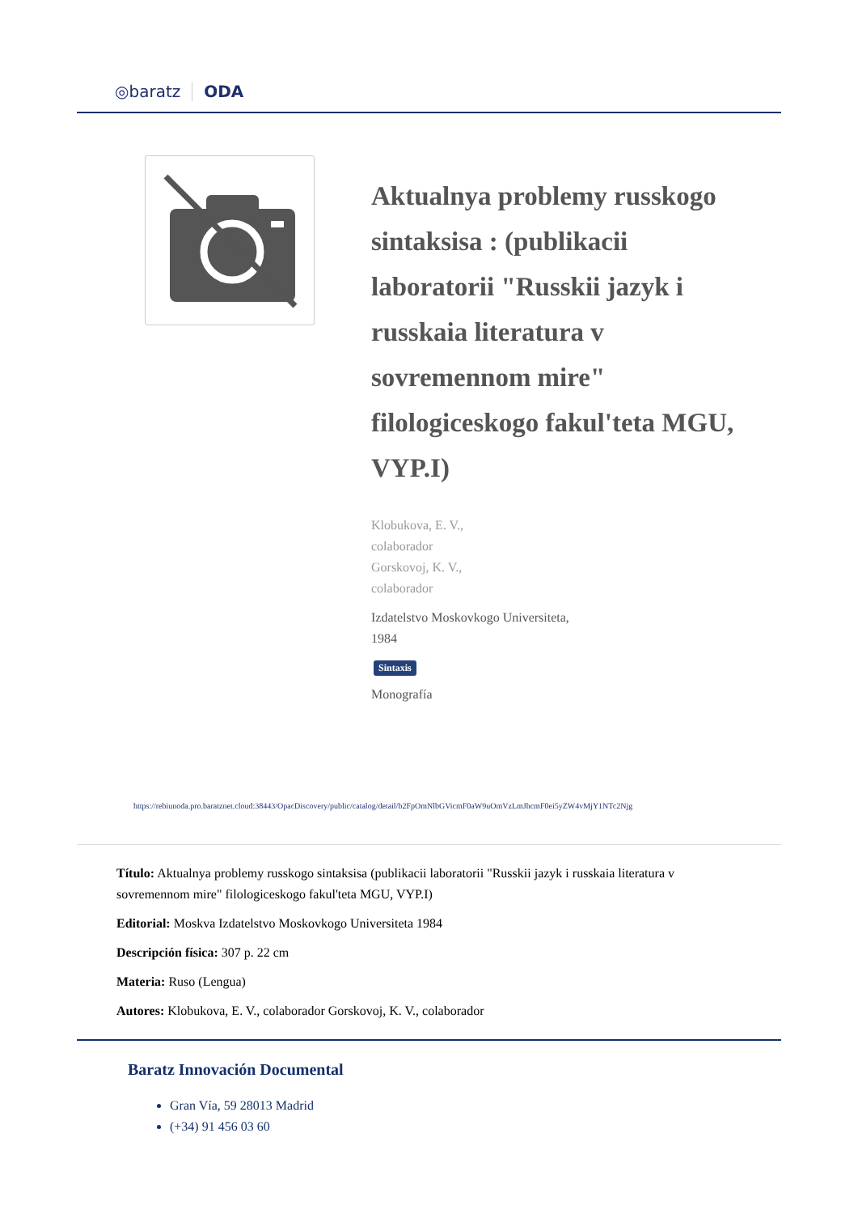◎baratz ODA
Aktualnya problemy russkogo sintaksisa : (publikacii laboratorii "Russkii jazyk i russkaia literatura v sovremennom mire" filologiceskogo fakul'teta MGU, VYP.I)
Klobukova, E. V.,
colaborador
Gorskovoj, K. V.,
colaborador
Izdatelstvo Moskovkogo Universiteta,
1984
Sintaxis
Monografía
https://rebiunoda.pro.baratznet.cloud:38443/OpacDiscovery/public/catalog/detail/b2FpOmNlbGVicmF0aW9uOmVzLmJhcmF0ei5yZW4vMjY1NTc2Njg
Título: Aktualnya problemy russkogo sintaksisa (publikacii laboratorii "Russkii jazyk i russkaia literatura v sovremennom mire" filologiceskogo fakul'teta MGU, VYP.I)
Editorial: Moskva Izdatelstvo Moskovkogo Universiteta 1984
Descripción física: 307 p. 22 cm
Materia: Ruso (Lengua)
Autores: Klobukova, E. V., colaborador Gorskovoj, K. V., colaborador
Baratz Innovación Documental
Gran Vía, 59 28013 Madrid
(+34) 91 456 03 60